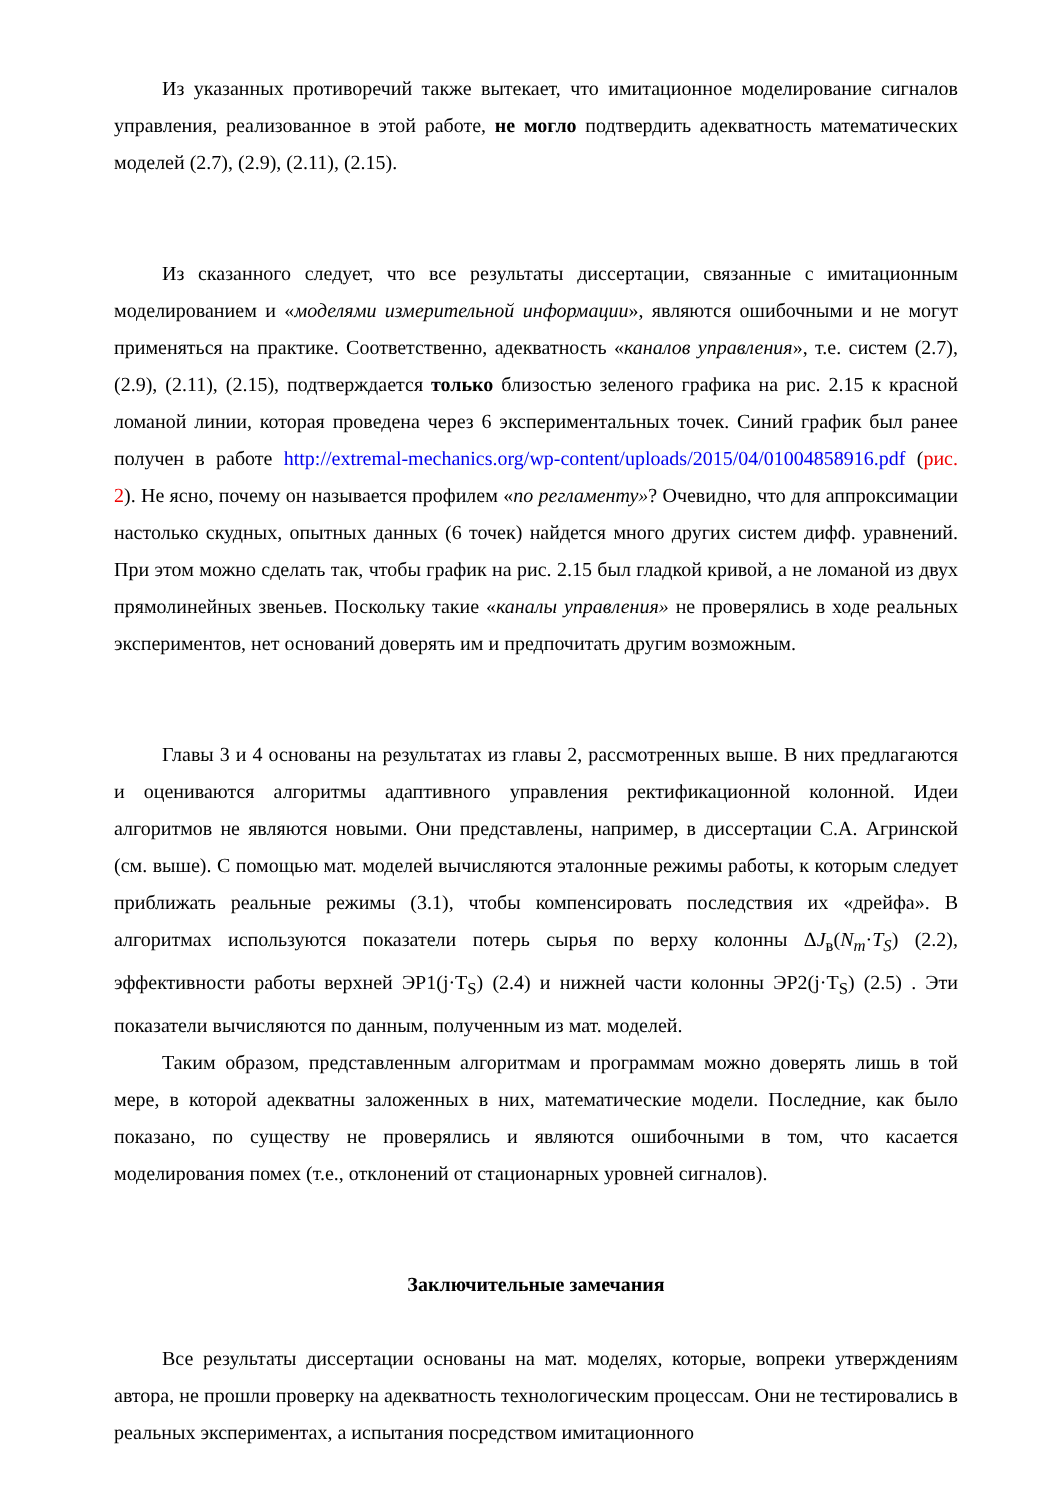Из указанных противоречий также вытекает, что имитационное моделирование сигналов управления, реализованное в этой работе, не могло подтвердить адекватность математических моделей (2.7), (2.9), (2.11), (2.15).
Из сказанного следует, что все результаты диссертации, связанные с имитационным моделированием и «моделями измерительной информации», являются ошибочными и не могут применяться на практике. Соответственно, адекватность «каналов управления», т.е. систем (2.7), (2.9), (2.11), (2.15), подтверждается только близостью зеленого графика на рис. 2.15 к красной ломаной линии, которая проведена через 6 экспериментальных точек. Синий график был ранее получен в работе http://extremal-mechanics.org/wp-content/uploads/2015/04/01004858916.pdf (рис. 2). Не ясно, почему он называется профилем «по регламенту»? Очевидно, что для аппроксимации настолько скудных, опытных данных (6 точек) найдется много других систем дифф. уравнений. При этом можно сделать так, чтобы график на рис. 2.15 был гладкой кривой, а не ломаной из двух прямолинейных звеньев. Поскольку такие «каналы управления» не проверялись в ходе реальных экспериментов, нет оснований доверять им и предпочитать другим возможным.
Главы 3 и 4 основаны на результатах из главы 2, рассмотренных выше. В них предлагаются и оцениваются алгоритмы адаптивного управления ректификационной колонной. Идеи алгоритмов не являются новыми. Они представлены, например, в диссертации С.А. Агринской (см. выше). С помощью мат. моделей вычисляются эталонные режимы работы, к которым следует приближать реальные режимы (3.1), чтобы компенсировать последствия их «дрейфа». В алгоритмах используются показатели потерь сырья по верху колонны ΔJ<sub>в</sub>(N<sub>m</sub>·T<sub>S</sub>) (2.2), эффективности работы верхней ЭР1(j·T<sub>S</sub>) (2.4) и нижней части колонны ЭР2(j·T<sub>S</sub>) (2.5) . Эти показатели вычисляются по данным, полученным из мат. моделей.
Таким образом, представленным алгоритмам и программам можно доверять лишь в той мере, в которой адекватны заложенных в них, математические модели. Последние, как было показано, по существу не проверялись и являются ошибочными в том, что касается моделирования помех (т.е., отклонений от стационарных уровней сигналов).
Заключительные замечания
Все результаты диссертации основаны на мат. моделях, которые, вопреки утверждениям автора, не прошли проверку на адекватность технологическим процессам. Они не тестировались в реальных экспериментах, а испытания посредством имитационного